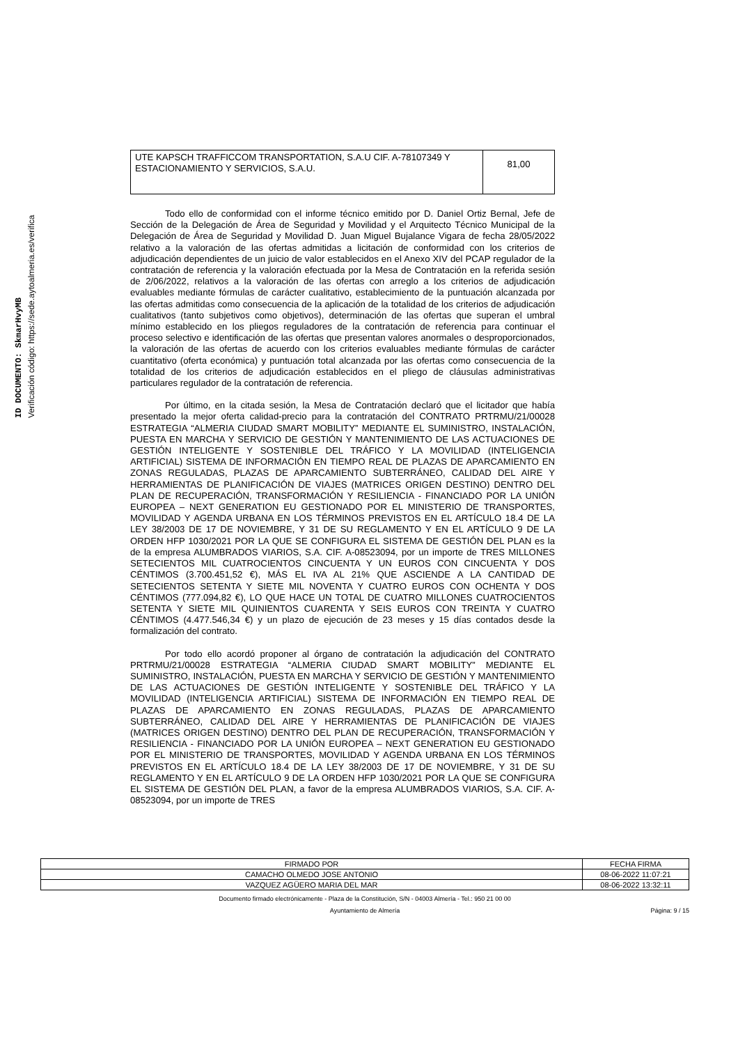ID DOCUMENTO: SkmarHvyMB
Verificación código: https://sede.aytoalmeria.es/verifica
| UTE KAPSCH TRAFFICCOM TRANSPORTATION, S.A.U CIF. A-78107349 Y ESTACIONAMIENTO Y SERVICIOS, S.A.U. | 81,00 |
Todo ello de conformidad con el informe técnico emitido por D. Daniel Ortiz Bernal, Jefe de Sección de la Delegación de Área de Seguridad y Movilidad y el Arquitecto Técnico Municipal de la Delegación de Área de Seguridad y Movilidad D. Juan Miguel Bujalance Vigara de fecha 28/05/2022 relativo a la valoración de las ofertas admitidas a licitación de conformidad con los criterios de adjudicación dependientes de un juicio de valor establecidos en el Anexo XIV del PCAP regulador de la contratación de referencia y la valoración efectuada por la Mesa de Contratación en la referida sesión de 2/06/2022, relativos a la valoración de las ofertas con arreglo a los criterios de adjudicación evaluables mediante fórmulas de carácter cualitativo, establecimiento de la puntuación alcanzada por las ofertas admitidas como consecuencia de la aplicación de la totalidad de los criterios de adjudicación cualitativos (tanto subjetivos como objetivos), determinación de las ofertas que superan el umbral mínimo establecido en los pliegos reguladores de la contratación de referencia para continuar el proceso selectivo e identificación de las ofertas que presentan valores anormales o desproporcionados, la valoración de las ofertas de acuerdo con los criterios evaluables mediante fórmulas de carácter cuantitativo (oferta económica) y puntuación total alcanzada por las ofertas como consecuencia de la totalidad de los criterios de adjudicación establecidos en el pliego de cláusulas administrativas particulares regulador de la contratación de referencia.
Por último, en la citada sesión, la Mesa de Contratación declaró que el licitador que había presentado la mejor oferta calidad-precio para la contratación del CONTRATO PRTRMU/21/00028 ESTRATEGIA “ALMERIA CIUDAD SMART MOBILITY” MEDIANTE EL SUMINISTRO, INSTALACIÓN, PUESTA EN MARCHA Y SERVICIO DE GESTIÓN Y MANTENIMIENTO DE LAS ACTUACIONES DE GESTIÓN INTELIGENTE Y SOSTENIBLE DEL TRÁFICO Y LA MOVILIDAD (INTELIGENCIA ARTIFICIAL) SISTEMA DE INFORMACIÓN EN TIEMPO REAL DE PLAZAS DE APARCAMIENTO EN ZONAS REGULADAS, PLAZAS DE APARCAMIENTO SUBTERRÁNEO, CALIDAD DEL AIRE Y HERRAMIENTAS DE PLANIFICACIÓN DE VIAJES (MATRICES ORIGEN DESTINO) DENTRO DEL PLAN DE RECUPERACIÓN, TRANSFORMACIÓN Y RESILIENCIA - FINANCIADO POR LA UNIÓN EUROPEA – NEXT GENERATION EU GESTIONADO POR EL MINISTERIO DE TRANSPORTES, MOVILIDAD Y AGENDA URBANA EN LOS TÉRMINOS PREVISTOS EN EL ARTÍCULO 18.4 DE LA LEY 38/2003 DE 17 DE NOVIEMBRE, Y 31 DE SU REGLAMENTO Y EN EL ARTÍCULO 9 DE LA ORDEN HFP 1030/2021 POR LA QUE SE CONFIGURA EL SISTEMA DE GESTIÓN DEL PLAN es la de la empresa ALUMBRADOS VIARIOS, S.A. CIF. A-08523094, por un importe de TRES MILLONES SETECIENTOS MIL CUATROCIENTOS CINCUENTA Y UN EUROS CON CINCUENTA Y DOS CÉNTIMOS (3.700.451,52 €), MÁS EL IVA AL 21% QUE ASCIENDE A LA CANTIDAD DE SETECIENTOS SETENTA Y SIETE MIL NOVENTA Y CUATRO EUROS CON OCHENTA Y DOS CÉNTIMOS (777.094,82 €), LO QUE HACE UN TOTAL DE CUATRO MILLONES CUATROCIENTOS SETENTA Y SIETE MIL QUINIENTOS CUARENTA Y SEIS EUROS CON TREINTA Y CUATRO CÉNTIMOS (4.477.546,34 €) y un plazo de ejecución de 23 meses y 15 días contados desde la formalización del contrato.
Por todo ello acordó proponer al órgano de contratación la adjudicación del CONTRATO PRTRMU/21/00028 ESTRATEGIA “ALMERIA CIUDAD SMART MOBILITY” MEDIANTE EL SUMINISTRO, INSTALACIÓN, PUESTA EN MARCHA Y SERVICIO DE GESTIÓN Y MANTENIMIENTO DE LAS ACTUACIONES DE GESTIÓN INTELIGENTE Y SOSTENIBLE DEL TRÁFICO Y LA MOVILIDAD (INTELIGENCIA ARTIFICIAL) SISTEMA DE INFORMACIÓN EN TIEMPO REAL DE PLAZAS DE APARCAMIENTO EN ZONAS REGULADAS, PLAZAS DE APARCAMIENTO SUBTERRÁNEO, CALIDAD DEL AIRE Y HERRAMIENTAS DE PLANIFICACIÓN DE VIAJES (MATRICES ORIGEN DESTINO) DENTRO DEL PLAN DE RECUPERACIÓN, TRANSFORMACIÓN Y RESILIENCIA - FINANCIADO POR LA UNIÓN EUROPEA – NEXT GENERATION EU GESTIONADO POR EL MINISTERIO DE TRANSPORTES, MOVILIDAD Y AGENDA URBANA EN LOS TÉRMINOS PREVISTOS EN EL ARTÍCULO 18.4 DE LA LEY 38/2003 DE 17 DE NOVIEMBRE, Y 31 DE SU REGLAMENTO Y EN EL ARTÍCULO 9 DE LA ORDEN HFP 1030/2021 POR LA QUE SE CONFIGURA EL SISTEMA DE GESTIÓN DEL PLAN, a favor de la empresa ALUMBRADOS VIARIOS, S.A. CIF. A-08523094, por un importe de TRES
| FIRMADO POR | FECHA FIRMA |
| CAMACHO OLMEDO JOSE ANTONIO | 08-06-2022 11:07:21 |
| VAZQUEZ AGÜERO MARIA DEL MAR | 08-06-2022 13:32:11 |
Documento firmado electrónicamente - Plaza de la Constitución, S/N - 04003 Almería - Tel.: 950 21 00 00
Ayuntamiento de Almería Página: 9 / 15